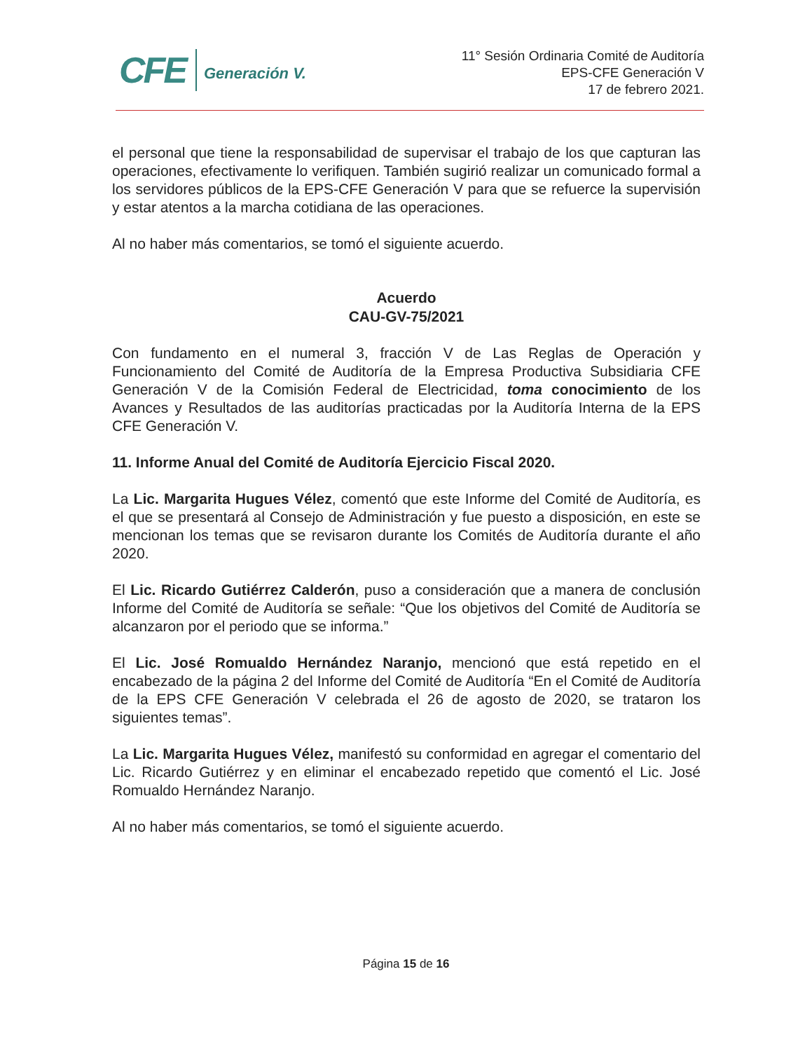CFE Generación V.
11° Sesión Ordinaria Comité de Auditoría
EPS-CFE Generación V
17 de febrero 2021.
el personal que tiene la responsabilidad de supervisar el trabajo de los que capturan las operaciones, efectivamente lo verifiquen. También sugirió realizar un comunicado formal a los servidores públicos de la EPS-CFE Generación V para que se refuerce la supervisión y estar atentos a la marcha cotidiana de las operaciones.
Al no haber más comentarios, se tomó el siguiente acuerdo.
Acuerdo
CAU-GV-75/2021
Con fundamento en el numeral 3, fracción V de Las Reglas de Operación y Funcionamiento del Comité de Auditoría de la Empresa Productiva Subsidiaria CFE Generación V de la Comisión Federal de Electricidad, toma conocimiento de los Avances y Resultados de las auditorías practicadas por la Auditoría Interna de la EPS CFE Generación V.
11. Informe Anual del Comité de Auditoría Ejercicio Fiscal 2020.
La Lic. Margarita Hugues Vélez, comentó que este Informe del Comité de Auditoría, es el que se presentará al Consejo de Administración y fue puesto a disposición, en este se mencionan los temas que se revisaron durante los Comités de Auditoría durante el año 2020.
El Lic. Ricardo Gutiérrez Calderón, puso a consideración que a manera de conclusión Informe del Comité de Auditoría se señale: “Que los objetivos del Comité de Auditoría se alcanzaron por el periodo que se informa.”
El Lic. José Romualdo Hernández Naranjo, mencionó que está repetido en el encabezado de la página 2 del Informe del Comité de Auditoría “En el Comité de Auditoría de la EPS CFE Generación V celebrada el 26 de agosto de 2020, se trataron los siguientes temas”.
La Lic. Margarita Hugues Vélez, manifestó su conformidad en agregar el comentario del Lic. Ricardo Gutiérrez y en eliminar el encabezado repetido que comentó el Lic. José Romualdo Hernández Naranjo.
Al no haber más comentarios, se tomó el siguiente acuerdo.
Página 15 de 16